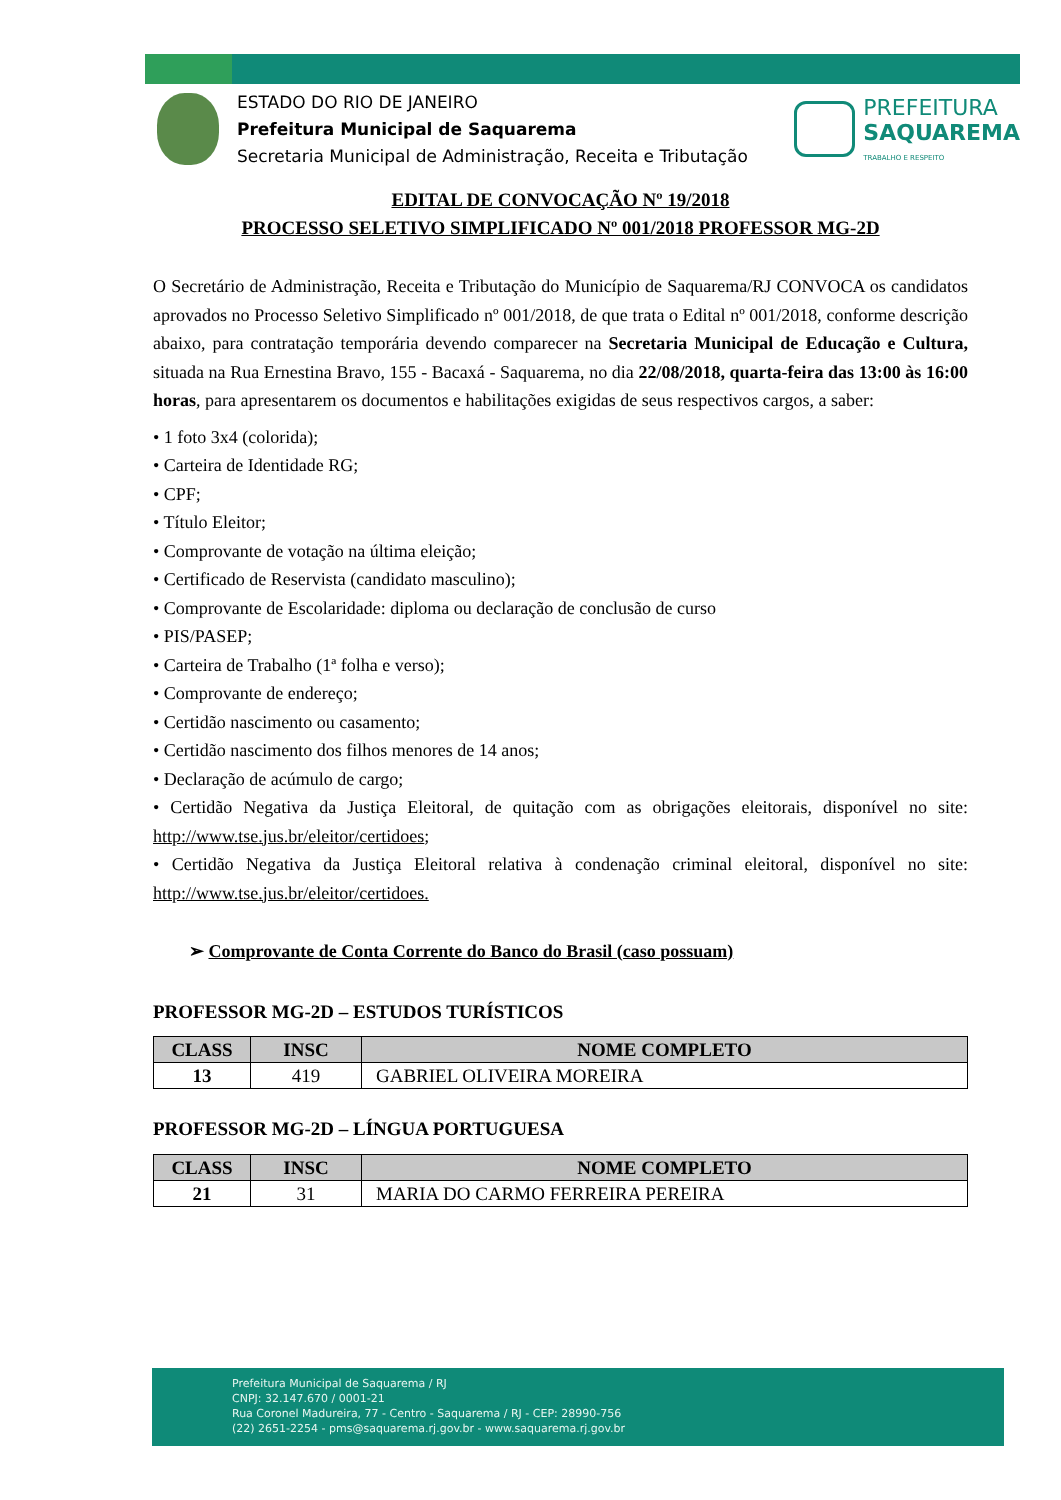ESTADO DO RIO DE JANEIRO
Prefeitura Municipal de Saquarema
Secretaria Municipal de Administração, Receita e Tributação
PREFEITURA
SAQUAREMA
TRABALHO E RESPEITO
EDITAL DE CONVOCAÇÃO Nº 19/2018
PROCESSO SELETIVO SIMPLIFICADO Nº 001/2018 PROFESSOR MG-2D
O Secretário de Administração, Receita e Tributação do Município de Saquarema/RJ CONVOCA os candidatos aprovados no Processo Seletivo Simplificado nº 001/2018, de que trata o Edital nº 001/2018, conforme descrição abaixo, para contratação temporária devendo comparecer na Secretaria Municipal de Educação e Cultura, situada na Rua Ernestina Bravo, 155 - Bacaxá - Saquarema, no dia 22/08/2018, quarta-feira das 13:00 às 16:00 horas, para apresentarem os documentos e habilitações exigidas de seus respectivos cargos, a saber:
• 1 foto 3x4 (colorida);
• Carteira de Identidade RG;
• CPF;
• Título Eleitor;
• Comprovante de votação na última eleição;
• Certificado de Reservista (candidato masculino);
• Comprovante de Escolaridade: diploma ou declaração de conclusão de curso
• PIS/PASEP;
• Carteira de Trabalho (1ª folha e verso);
• Comprovante de endereço;
• Certidão nascimento ou casamento;
• Certidão nascimento dos filhos menores de 14 anos;
• Declaração de acúmulo de cargo;
• Certidão Negativa da Justiça Eleitoral, de quitação com as obrigações eleitorais, disponível no site: http://www.tse.jus.br/eleitor/certidoes;
• Certidão Negativa da Justiça Eleitoral relativa à condenação criminal eleitoral, disponível no site: http://www.tse.jus.br/eleitor/certidoes.
➢ Comprovante de Conta Corrente do Banco do Brasil (caso possuam)
PROFESSOR MG-2D – ESTUDOS TURÍSTICOS
| CLASS | INSC | NOME COMPLETO |
| --- | --- | --- |
| 13 | 419 | GABRIEL OLIVEIRA MOREIRA |
PROFESSOR MG-2D – LÍNGUA PORTUGUESA
| CLASS | INSC | NOME COMPLETO |
| --- | --- | --- |
| 21 | 31 | MARIA DO CARMO FERREIRA PEREIRA |
Prefeitura Municipal de Saquarema / RJ
CNPJ: 32.147.670 / 0001-21
Rua Coronel Madureira, 77 - Centro - Saquarema / RJ - CEP: 28990-756
(22) 2651-2254 - pms@saquarema.rj.gov.br - www.saquarema.rj.gov.br